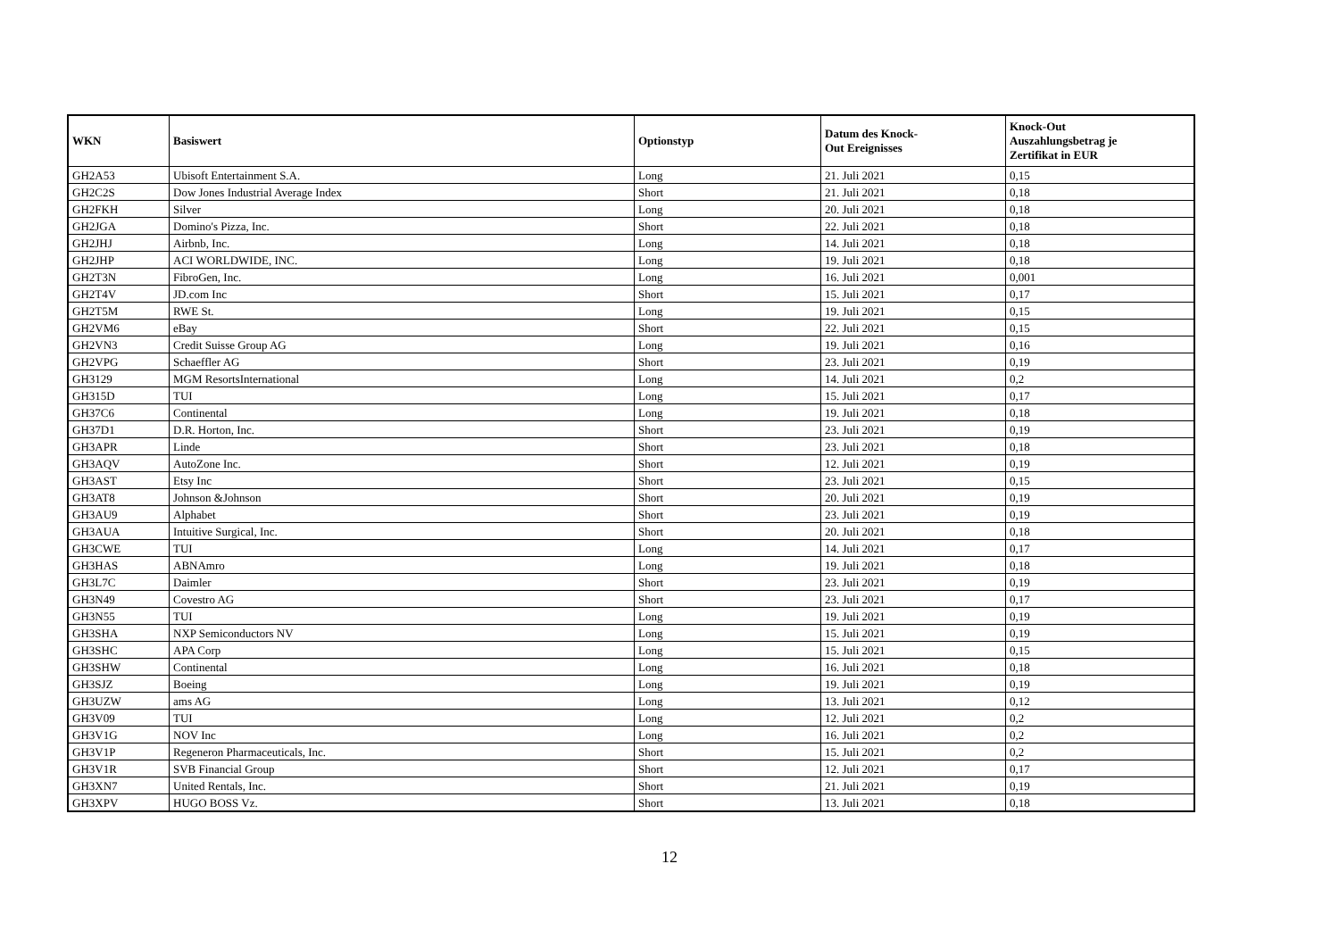| WKN | Basiswert | Optionstyp | Datum des Knock- Out Ereignisses | Knock-Out Auszahlungsbetrag je Zertifikat in EUR |
| --- | --- | --- | --- | --- |
| GH2A53 | Ubisoft Entertainment S.A. | Long | 21. Juli 2021 | 0,15 |
| GH2C2S | Dow Jones Industrial Average Index | Short | 21. Juli 2021 | 0,18 |
| GH2FKH | Silver | Long | 20. Juli 2021 | 0,18 |
| GH2JGA | Domino's Pizza, Inc. | Short | 22. Juli 2021 | 0,18 |
| GH2JHJ | Airbnb, Inc. | Long | 14. Juli 2021 | 0,18 |
| GH2JHP | ACI WORLDWIDE, INC. | Long | 19. Juli 2021 | 0,18 |
| GH2T3N | FibroGen, Inc. | Long | 16. Juli 2021 | 0,001 |
| GH2T4V | JD.com Inc | Short | 15. Juli 2021 | 0,17 |
| GH2T5M | RWE St. | Long | 19. Juli 2021 | 0,15 |
| GH2VM6 | eBay | Short | 22. Juli 2021 | 0,15 |
| GH2VN3 | Credit Suisse Group AG | Long | 19. Juli 2021 | 0,16 |
| GH2VPG | Schaeffler AG | Short | 23. Juli 2021 | 0,19 |
| GH3129 | MGM ResortsInternational | Long | 14. Juli 2021 | 0,2 |
| GH315D | TUI | Long | 15. Juli 2021 | 0,17 |
| GH37C6 | Continental | Long | 19. Juli 2021 | 0,18 |
| GH37D1 | D.R. Horton, Inc. | Short | 23. Juli 2021 | 0,19 |
| GH3APR | Linde | Short | 23. Juli 2021 | 0,18 |
| GH3AQV | AutoZone Inc. | Short | 12. Juli 2021 | 0,19 |
| GH3AST | Etsy Inc | Short | 23. Juli 2021 | 0,15 |
| GH3AT8 | Johnson &Johnson | Short | 20. Juli 2021 | 0,19 |
| GH3AU9 | Alphabet | Short | 23. Juli 2021 | 0,19 |
| GH3AUA | Intuitive Surgical, Inc. | Short | 20. Juli 2021 | 0,18 |
| GH3CWE | TUI | Long | 14. Juli 2021 | 0,17 |
| GH3HAS | ABNAmro | Long | 19. Juli 2021 | 0,18 |
| GH3L7C | Daimler | Short | 23. Juli 2021 | 0,19 |
| GH3N49 | Covestro AG | Short | 23. Juli 2021 | 0,17 |
| GH3N55 | TUI | Long | 19. Juli 2021 | 0,19 |
| GH3SHA | NXP Semiconductors NV | Long | 15. Juli 2021 | 0,19 |
| GH3SHC | APA Corp | Long | 15. Juli 2021 | 0,15 |
| GH3SHW | Continental | Long | 16. Juli 2021 | 0,18 |
| GH3SJZ | Boeing | Long | 19. Juli 2021 | 0,19 |
| GH3UZW | ams AG | Long | 13. Juli 2021 | 0,12 |
| GH3V09 | TUI | Long | 12. Juli 2021 | 0,2 |
| GH3V1G | NOV Inc | Long | 16. Juli 2021 | 0,2 |
| GH3V1P | Regeneron Pharmaceuticals, Inc. | Short | 15. Juli 2021 | 0,2 |
| GH3V1R | SVB Financial Group | Short | 12. Juli 2021 | 0,17 |
| GH3XN7 | United Rentals, Inc. | Short | 21. Juli 2021 | 0,19 |
| GH3XPV | HUGO BOSS Vz. | Short | 13. Juli 2021 | 0,18 |
12